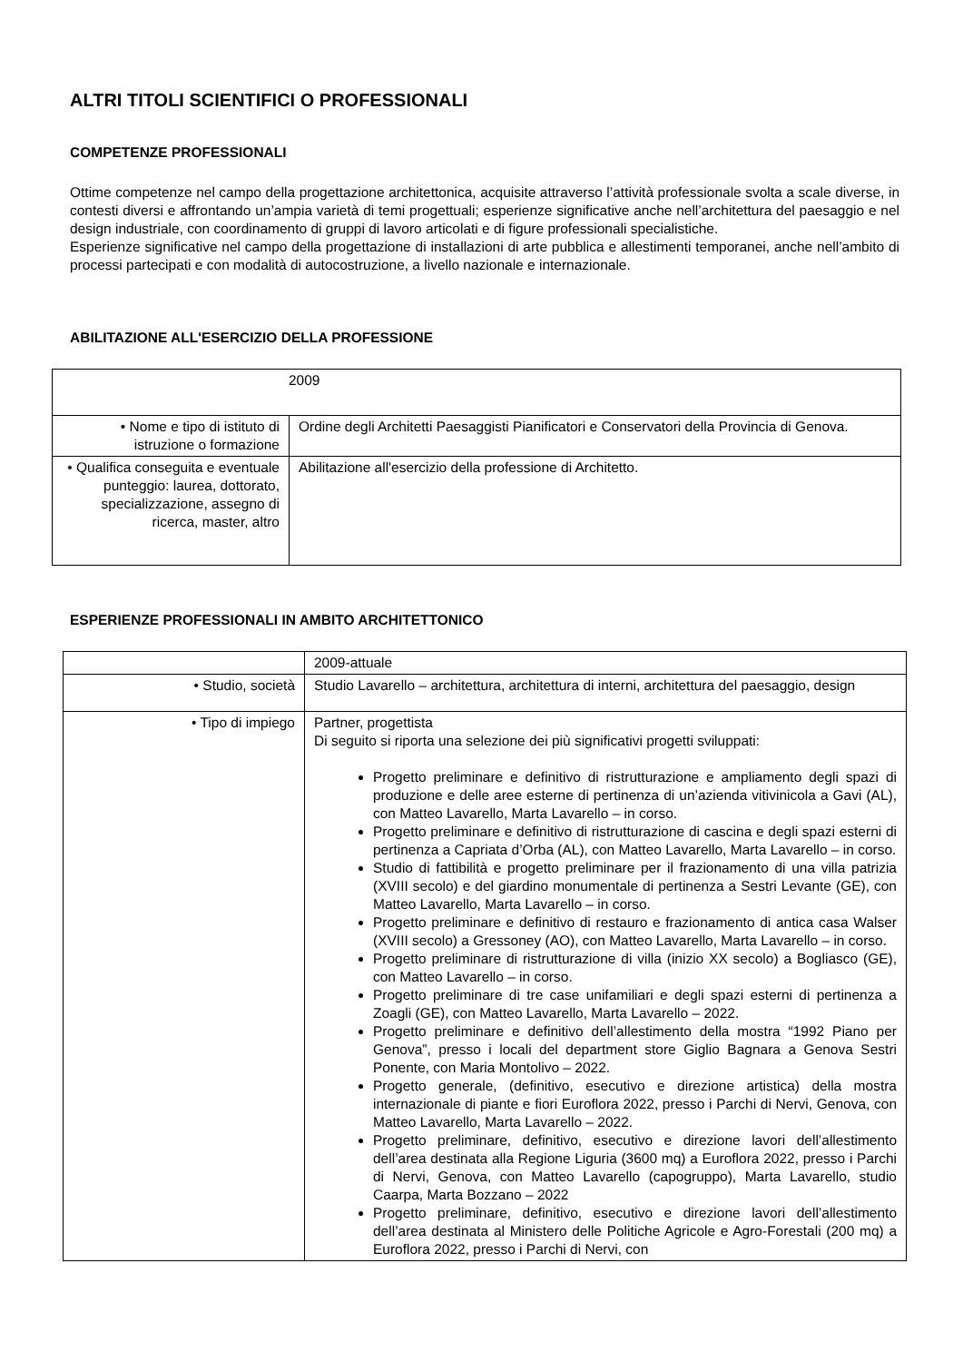ALTRI TITOLI SCIENTIFICI O PROFESSIONALI
COMPETENZE PROFESSIONALI
Ottime competenze nel campo della progettazione architettonica, acquisite attraverso l’attività professionale svolta a scale diverse, in contesti diversi e affrontando un’ampia varietà di temi progettuali; esperienze significative anche nell’architettura del paesaggio e nel design industriale, con coordinamento di gruppi di lavoro articolati e di figure professionali specialistiche.
Esperienze significative nel campo della progettazione di installazioni di arte pubblica e allestimenti temporanei, anche nell’ambito di processi partecipati e con modalità di autocostruzione, a livello nazionale e internazionale.
ABILITAZIONE ALL'ESERCIZIO DELLA PROFESSIONE
| 2009 | |
| • Nome e tipo di istituto di istruzione o formazione | Ordine degli Architetti Paesaggisti Pianificatori e Conservatori della Provincia di Genova. |
| • Qualifica conseguita e eventuale punteggio: laurea, dottorato, specializzazione, assegno di ricerca, master, altro | Abilitazione all'esercizio della professione di Architetto. |
ESPERIENZE PROFESSIONALI IN AMBITO ARCHITETTONICO
| | 2009-attuale |
| • Studio, società | Studio Lavarello – architettura, architettura di interni, architettura del paesaggio, design |
| • Tipo di impiego | Partner, progettista Di seguito si riporta una selezione dei più significativi progetti sviluppati: Progetto preliminare e definitivo di ristrutturazione e ampliamento degli spazi di produzione e delle aree esterne di pertinenza di un’azienda vitivinicola a Gavi (AL), con Matteo Lavarello, Marta Lavarello – in corso. Progetto preliminare e definitivo di ristrutturazione di cascina e degli spazi esterni di pertinenza a Capriata d’Orba (AL), con Matteo Lavarello, Marta Lavarello – in corso. Studio di fattibilità e progetto preliminare per il frazionamento di una villa patrizia (XVIII secolo) e del giardino monumentale di pertinenza a Sestri Levante (GE), con Matteo Lavarello, Marta Lavarello – in corso. Progetto preliminare e definitivo di restauro e frazionamento di antica casa Walser (XVIII secolo) a Gressoney (AO), con Matteo Lavarello, Marta Lavarello – in corso. Progetto preliminare di ristrutturazione di villa (inizio XX secolo) a Bogliasco (GE), con Matteo Lavarello – in corso. Progetto preliminare di tre case unifamiliari e degli spazi esterni di pertinenza a Zoagli (GE), con Matteo Lavarello, Marta Lavarello – 2022. Progetto preliminare e definitivo dell’allestimento della mostra “1992 Piano per Genova”, presso i locali del department store Giglio Bagnara a Genova Sestri Ponente, con Maria Montolivo – 2022. Progetto generale, (definitivo, esecutivo e direzione artistica) della mostra internazionale di piante e fiori Euroflora 2022, presso i Parchi di Nervi, Genova, con Matteo Lavarello, Marta Lavarello – 2022. Progetto preliminare, definitivo, esecutivo e direzione lavori dell’allestimento dell’area destinata alla Regione Liguria (3600 mq) a Euroflora 2022, presso i Parchi di Nervi, Genova, con Matteo Lavarello (capogruppo), Marta Lavarello, studio Caarpa, Marta Bozzano – 2022 Progetto preliminare, definitivo, esecutivo e direzione lavori dell’allestimento dell’area destinata al Ministero delle Politiche Agricole e Agro-Forestali (200 mq) a Euroflora 2022, presso i Parchi di Nervi, con |